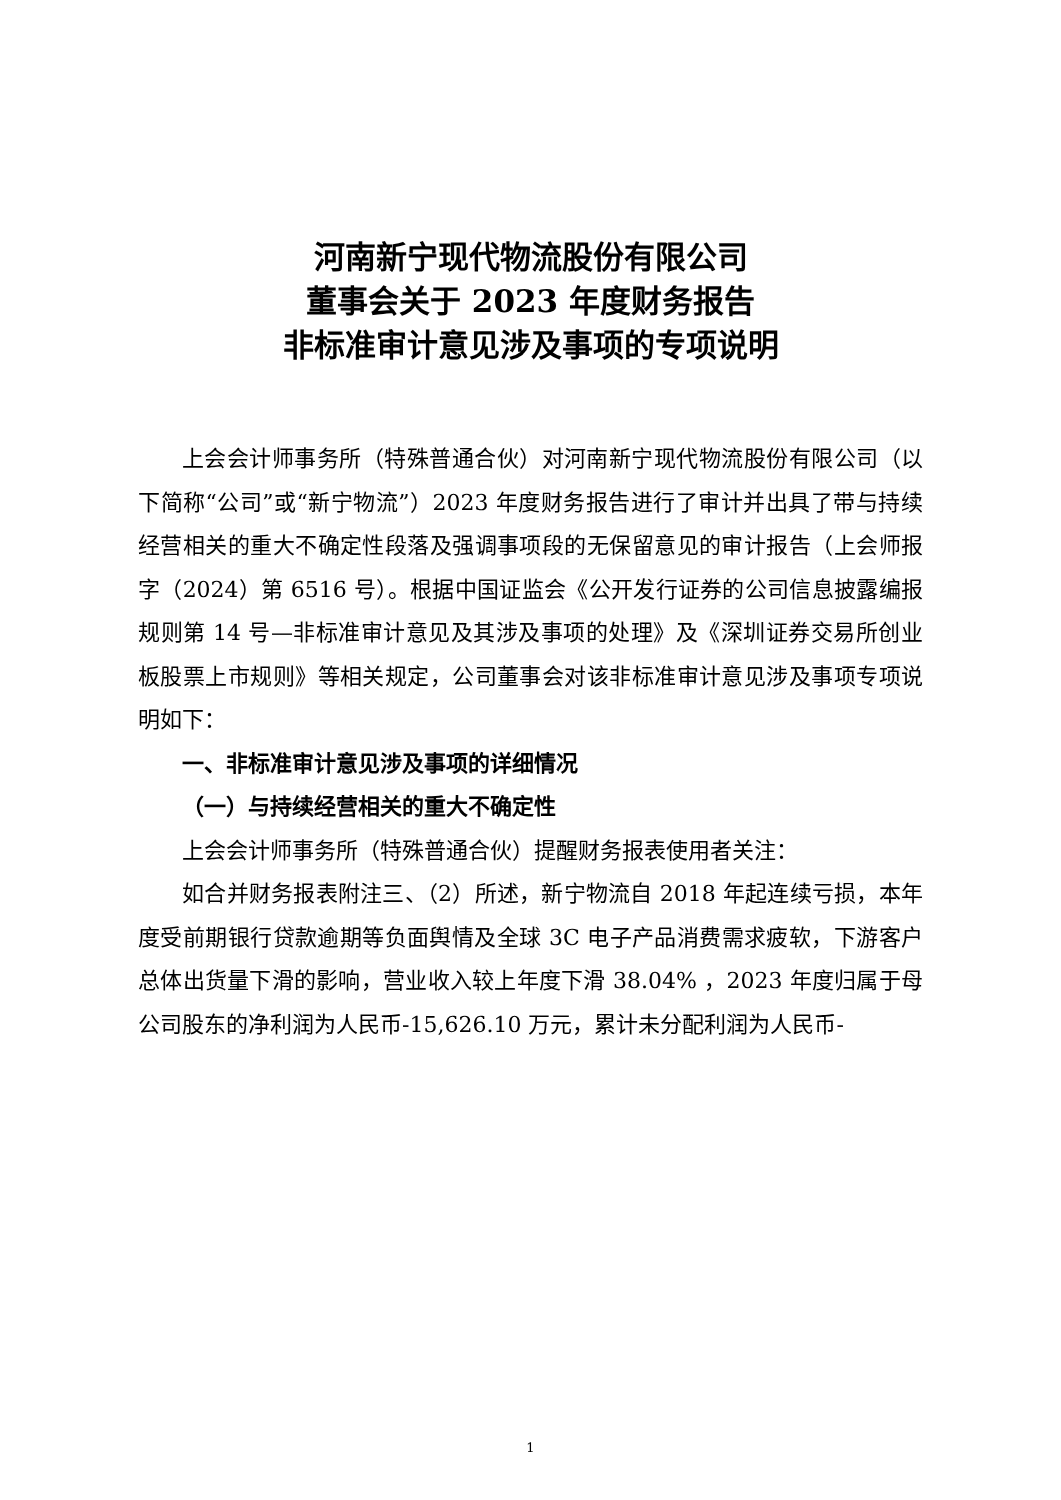河南新宁现代物流股份有限公司
董事会关于 2023 年度财务报告
非标准审计意见涉及事项的专项说明
上会会计师事务所（特殊普通合伙）对河南新宁现代物流股份有限公司（以下简称“公司”或“新宁物流”）2023 年度财务报告进行了审计并出具了带与持续经营相关的重大不确定性段落及强调事项段的无保留意见的审计报告（上会师报字（2024）第 6516 号）。根据中国证监会《公开发行证券的公司信息披露编报规则第 14 号—非标准审计意见及其涉及事项的处理》及《深圳证券交易所创业板股票上市规则》等相关规定，公司董事会对该非标准审计意见涉及事项专项说明如下：
一、非标准审计意见涉及事项的详细情况
（一）与持续经营相关的重大不确定性
上会会计师事务所（特殊普通合伙）提醒财务报表使用者关注：
如合并财务报表附注三、（2）所述，新宁物流自 2018 年起连续亏损，本年度受前期银行贷款逾期等负面舆情及全球 3C 电子产品消费需求疲软，下游客户总体出货量下滑的影响，营业收入较上年度下滑 38.04% ，2023 年度归属于母公司股东的净利润为人民币-15,626.10 万元，累计未分配利润为人民币-
1